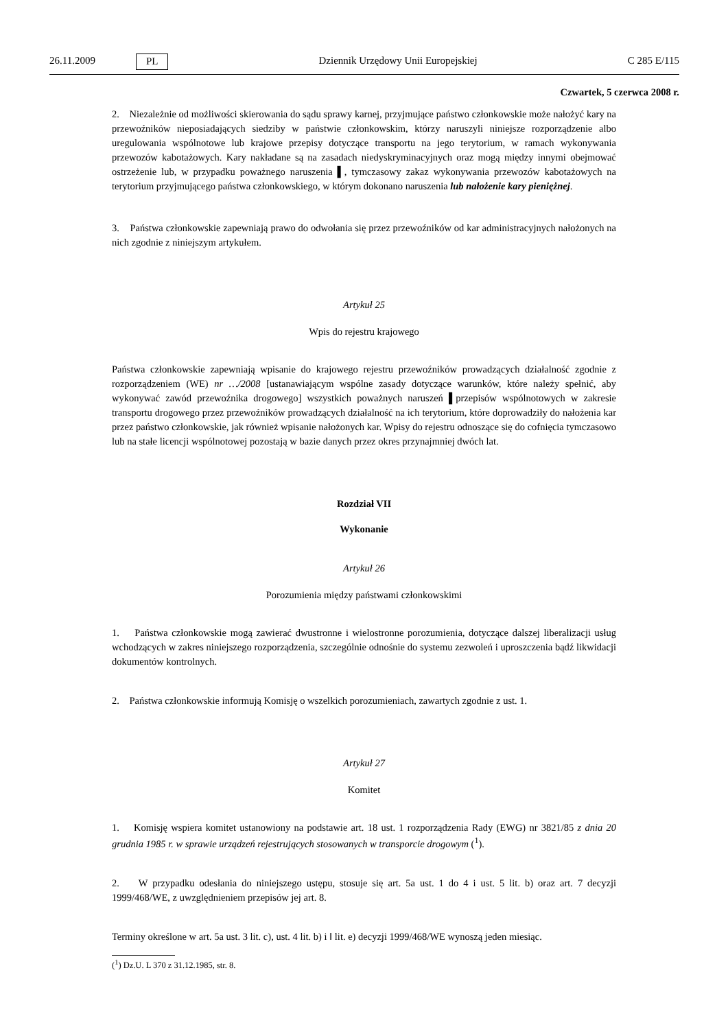26.11.2009 PL Dziennik Urzędowy Unii Europejskiej C 285 E/115
Czwartek, 5 czerwca 2008 r.
2. Niezależnie od możliwości skierowania do sądu sprawy karnej, przyjmujące państwo członkowskie może nałożyć kary na przewoźników nieposiadających siedziby w państwie członkowskim, którzy naruszyli niniejsze rozporządzenie albo uregulowania wspólnotowe lub krajowe przepisy dotyczące transportu na jego terytorium, w ramach wykonywania przewozów kabotażowych. Kary nakładane są na zasadach niedyskryminacyjnych oraz mogą między innymi obejmować ostrzeżenie lub, w przypadku poważnego naruszenia ▌, tymczasowy zakaz wykonywania przewozów kabotażowych na terytorium przyjmującego państwa członkowskiego, w którym dokonano naruszenia lub nałożenie kary pieniężnej.
3. Państwa członkowskie zapewniają prawo do odwołania się przez przewoźników od kar administracyjnych nałożonych na nich zgodnie z niniejszym artykułem.
Artykuł 25
Wpis do rejestru krajowego
Państwa członkowskie zapewniają wpisanie do krajowego rejestru przewoźników prowadzących działalność zgodnie z rozporządzeniem (WE) nr …/2008 [ustanawiającym wspólne zasady dotyczące warunków, które należy spełnić, aby wykonywać zawód przewoźnika drogowego] wszystkich poważnych naruszeń ▌przepisów wspólnotowych w zakresie transportu drogowego przez przewoźników prowadzących działalność na ich terytorium, które doprowadziły do nałożenia kar przez państwo członkowskie, jak również wpisanie nałożonych kar. Wpisy do rejestru odnoszące się do cofnięcia tymczasowo lub na stałe licencji wspólnotowej pozostają w bazie danych przez okres przynajmniej dwóch lat.
Rozdział VII
Wykonanie
Artykuł 26
Porozumienia między państwami członkowskimi
1. Państwa członkowskie mogą zawierać dwustronne i wielostronne porozumienia, dotyczące dalszej liberalizacji usług wchodzących w zakres niniejszego rozporządzenia, szczególnie odnośnie do systemu zezwoleń i uproszczenia bądź likwidacji dokumentów kontrolnych.
2. Państwa członkowskie informują Komisję o wszelkich porozumieniach, zawartych zgodnie z ust. 1.
Artykuł 27
Komitet
1. Komisję wspiera komitet ustanowiony na podstawie art. 18 ust. 1 rozporządzenia Rady (EWG) nr 3821/85 z dnia 20 grudnia 1985 r. w sprawie urządzeń rejestrujących stosowanych w transporcie drogowym (<sup>1</sup>).
2. W przypadku odesłania do niniejszego ustępu, stosuje się art. 5a ust. 1 do 4 i ust. 5 lit. b) oraz art. 7 decyzji 1999/468/WE, z uwzględnieniem przepisów jej art. 8.
Terminy określone w art. 5a ust. 3 lit. c), ust. 4 lit. b) i ‖ lit. e) decyzji 1999/468/WE wynoszą jeden miesiąc.
(<sup>1</sup>) Dz.U. L 370 z 31.12.1985, str. 8.